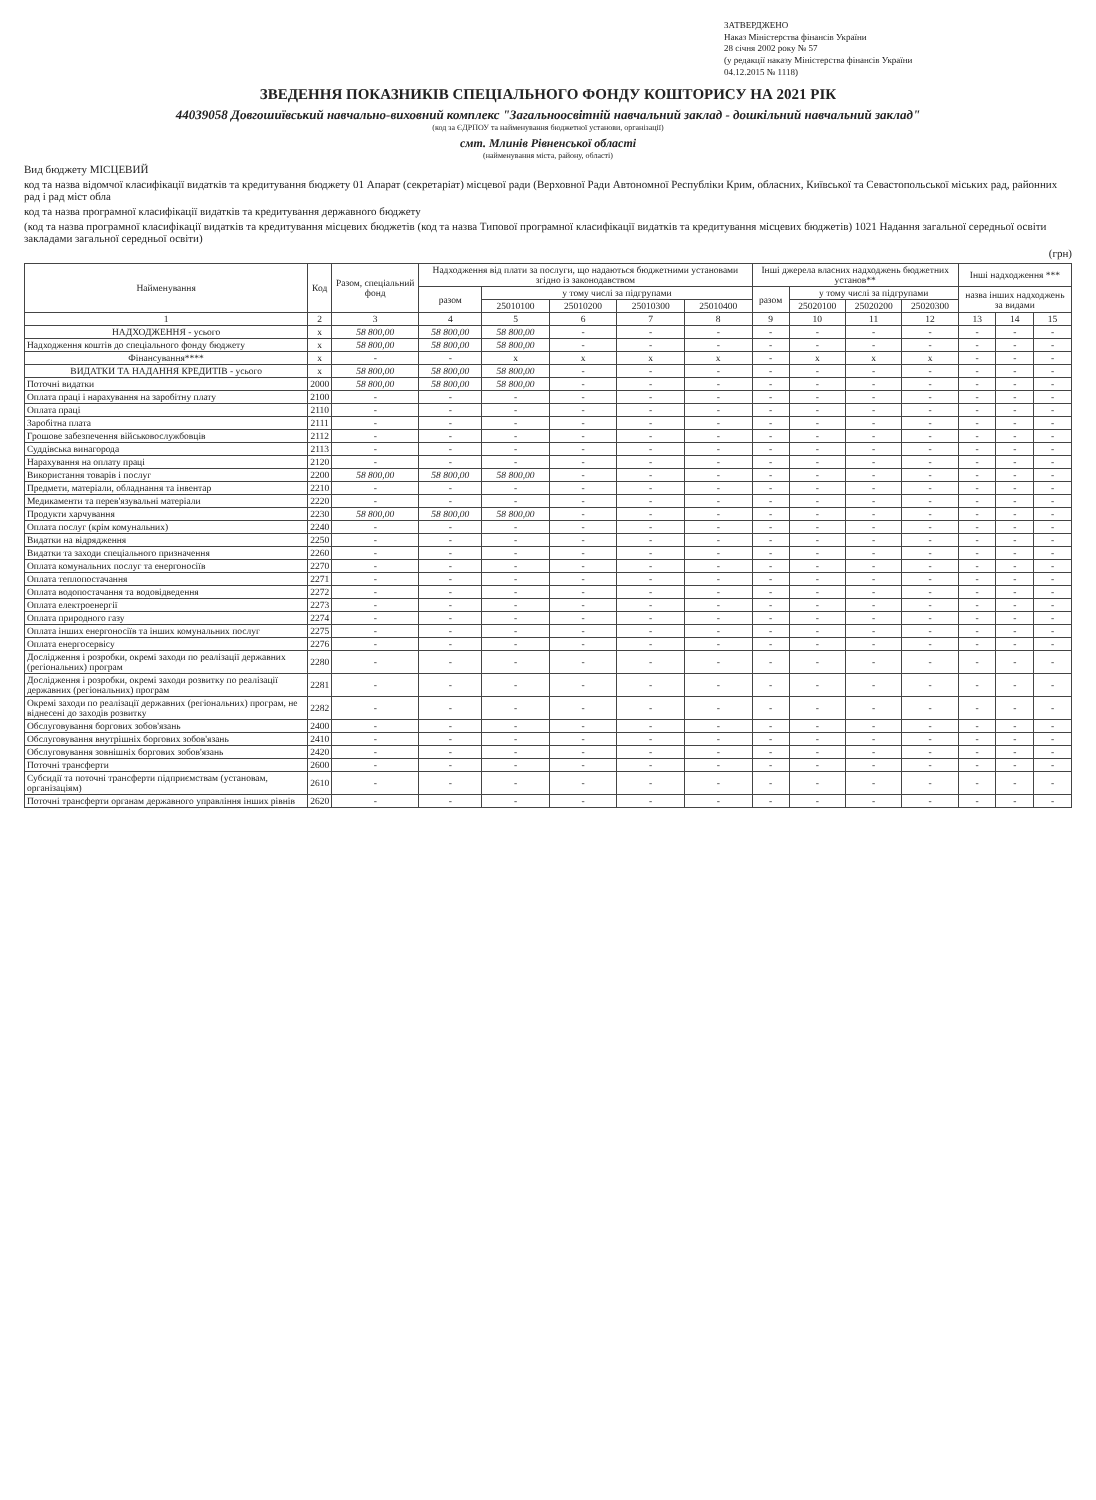ЗАТВЕРДЖЕНО
Наказ Міністерства фінансів України
28 січня 2002 року № 57
(у редакції наказу Міністерства фінансів України
04.12.2015 № 1118)
ЗВЕДЕННЯ ПОКАЗНИКІВ СПЕЦІАЛЬНОГО ФОНДУ КОШТОРИСУ НА 2021 РІК
44039058 Довгошиївський навчально-виховний комплекс "Загальноосвітній навчальний заклад - дошкільний навчальний заклад"
(код за ЄДРПОУ та найменування бюджетної установи, організації)
смт. Млинів Рівненської області
(найменування міста, району, області)
Вид бюджету МІСЦЕВИЙ
код та назва відомчої класифікації видатків та кредитування бюджету 01 Апарат (секретаріат) місцевої ради (Верховної Ради Автономної Республіки Крим, обласних, Київської та Севастопольської міських рад, районних рад і рад міст обла
код та назва програмної класифікації видатків та кредитування державного бюджету
(код та назва програмної класифікації видатків та кредитування місцевих бюджетів (код та назва Типової програмної класифікації видатків та кредитування місцевих бюджетів) 1021 Надання загальної середньої освіти закладами загальної середньої освіти)
(грн)
| Найменування | Код | Разом, спеціальний фонд | Надходження від плати за послуги, що надаються бюджетними установами згідно із законодавством | | | | | Інші джерела власних надходжень бюджетних установ** | | | | Інші надходження *** | | |
| --- | --- | --- | --- | --- | --- | --- | --- | --- | --- | --- | --- | --- | --- | --- |
| | | | разом | у тому числі за підгрупами | | | | разом | у тому числі за підгрупами | | | назва інших надходжень за видами | | |
| | | | | 25010100 | 25010200 | 25010300 | 25010400 | | 25020100 | 25020200 | 25020300 | | | |
| 1 | 2 | 3 | 4 | 5 | 6 | 7 | 8 | 9 | 10 | 11 | 12 | 13 | 14 | 15 |
| НАДХОДЖЕННЯ - усього | х | 58 800,00 | 58 800,00 | 58 800,00 | - | - | - | - | - | - | - | - | - | - |
| Надходження коштів до спеціального фонду бюджету | х | 58 800,00 | 58 800,00 | 58 800,00 | - | - | - | - | - | - | - | - | - | - |
| Фінансування**** | х | - | - | х | х | х | х | - | х | х | х | - | - | - |
| ВИДАТКИ ТА НАДАННЯ КРЕДИТІВ - усього | х | 58 800,00 | 58 800,00 | 58 800,00 | - | - | - | - | - | - | - | - | - | - |
| Поточні видатки | 2000 | 58 800,00 | 58 800,00 | 58 800,00 | - | - | - | - | - | - | - | - | - | - |
| Оплата праці і нарахування на заробітну плату | 2100 | - | - | - | - | - | - | - | - | - | - | - | - | - |
| Оплата праці | 2110 | - | - | - | - | - | - | - | - | - | - | - | - | - |
| Заробітна плата | 2111 | - | - | - | - | - | - | - | - | - | - | - | - | - |
| Грошове забезпечення військовослужбовців | 2112 | - | - | - | - | - | - | - | - | - | - | - | - | - |
| Суддівська винагорода | 2113 | - | - | - | - | - | - | - | - | - | - | - | - | - |
| Нарахування на оплату праці | 2120 | - | - | - | - | - | - | - | - | - | - | - | - | - |
| Використання товарів і послуг | 2200 | 58 800,00 | 58 800,00 | 58 800,00 | - | - | - | - | - | - | - | - | - | - |
| Предмети, матеріали, обладнання та інвентар | 2210 | - | - | - | - | - | - | - | - | - | - | - | - | - |
| Медикаменти та перев'язувальні матеріали | 2220 | - | - | - | - | - | - | - | - | - | - | - | - | - |
| Продукти харчування | 2230 | 58 800,00 | 58 800,00 | 58 800,00 | - | - | - | - | - | - | - | - | - | - |
| Оплата послуг (крім комунальних) | 2240 | - | - | - | - | - | - | - | - | - | - | - | - | - |
| Видатки на відрядження | 2250 | - | - | - | - | - | - | - | - | - | - | - | - | - |
| Видатки та заходи спеціального призначення | 2260 | - | - | - | - | - | - | - | - | - | - | - | - | - |
| Оплата комунальних послуг та енергоносіїв | 2270 | - | - | - | - | - | - | - | - | - | - | - | - | - |
| Оплата теплопостачання | 2271 | - | - | - | - | - | - | - | - | - | - | - | - | - |
| Оплата водопостачання та водовідведення | 2272 | - | - | - | - | - | - | - | - | - | - | - | - | - |
| Оплата електроенергії | 2273 | - | - | - | - | - | - | - | - | - | - | - | - | - |
| Оплата природного газу | 2274 | - | - | - | - | - | - | - | - | - | - | - | - | - |
| Оплата інших енергоносіїв та інших комунальних послуг | 2275 | - | - | - | - | - | - | - | - | - | - | - | - | - |
| Оплата енергосервісу | 2276 | - | - | - | - | - | - | - | - | - | - | - | - | - |
| Дослідження і розробки, окремі заходи по реалізації державних (регіональних) програм | 2280 | - | - | - | - | - | - | - | - | - | - | - | - | - |
| Дослідження і розробки, окремі заходи розвитку по реалізації державних (регіональних) програм | 2281 | - | - | - | - | - | - | - | - | - | - | - | - | - |
| Окремі заходи по реалізації державних (регіональних) програм, не віднесені до заходів розвитку | 2282 | - | - | - | - | - | - | - | - | - | - | - | - | - |
| Обслуговування боргових зобов'язань | 2400 | - | - | - | - | - | - | - | - | - | - | - | - | - |
| Обслуговування внутрішніх боргових зобов'язань | 2410 | - | - | - | - | - | - | - | - | - | - | - | - | - |
| Обслуговування зовнішніх боргових зобов'язань | 2420 | - | - | - | - | - | - | - | - | - | - | - | - | - |
| Поточні трансферти | 2600 | - | - | - | - | - | - | - | - | - | - | - | - | - |
| Субсидії та поточні трансферти підприємствам (установам, організаціям) | 2610 | - | - | - | - | - | - | - | - | - | - | - | - | - |
| Поточні трансферти органам державного управління інших рівнів | 2620 | - | - | - | - | - | - | - | - | - | - | - | - | - |